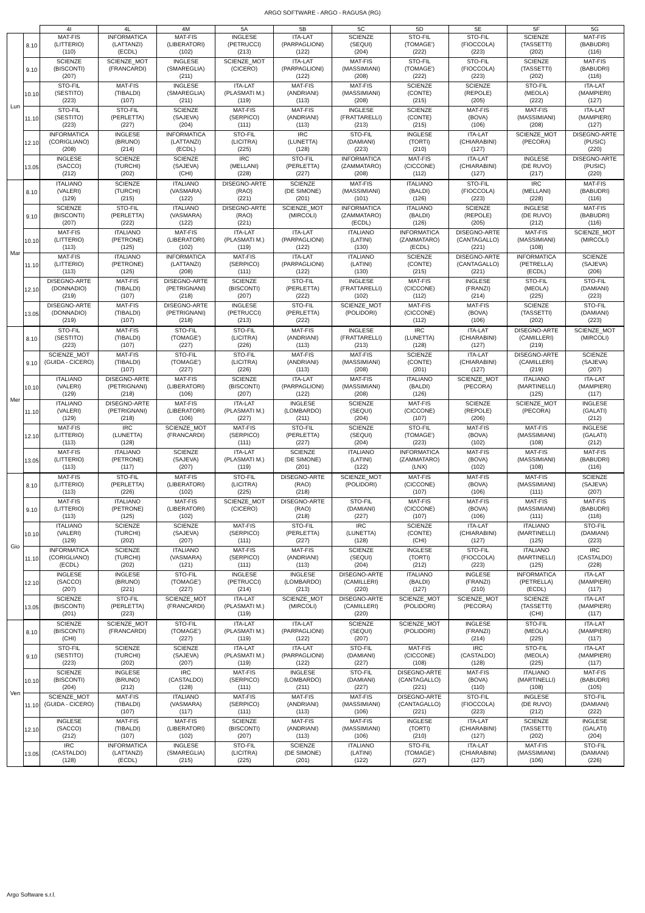ARGO SOFTWARE - ARGO - RAGUSA (RG)
| | | 4I | 4L | 4M | 5A | 5B | 5C | 5D | 5E | 5F | 5G |
| --- | --- | --- | --- | --- | --- | --- | --- | --- | --- | --- | --- |
| Lun | 8.10 | MAT-FIS (LITTERIO) (110) | INFORMATICA (LATTANZI) (ECDL) | MAT-FIS (LIBERATORI) (102) | INGLESE (PETRUCCI) (213) | ITA-LAT (PARPAGLIONI) (122) | SCIENZE (SEQUI) (204) | STO-FIL (TOMAGE') (222) | STO-FIL (FIOCCOLA) (223) | SCIENZE (TASSETTI) (202) | MAT-FIS (BABUDRI) (116) |
| | 9.10 | SCIENZE (BISCONTI) (207) | SCIENZE_MOT (FRANCARDI) | INGLESE (SMAREGLIA) (211) | SCIENZE_MOT (CICERO) | ITA-LAT (PARPAGLIONI) (122) | MAT-FIS (MASSIMIANI) (208) | STO-FIL (TOMAGE') (222) | STO-FIL (FIOCCOLA) (223) | SCIENZE (TASSETTI) (202) | MAT-FIS (BABUDRI) (116) |
| | 10.10 | STO-FIL (SESTITO) (223) | MAT-FIS (TIBALDI) (107) | INGLESE (SMAREGLIA) (211) | ITA-LAT (PLASMATI M.) (119) | MAT-FIS (ANDRIANI) (113) | MAT-FIS (MASSIMIANI) (208) | SCIENZE (CONTE) (215) | SCIENZE (REPOLE) (205) | STO-FIL (MEOLA) (222) | ITA-LAT (MAMPIERI) (127) |
| | 11.10 | STO-FIL (SESTITO) (223) | STO-FIL (PERLETTA) (227) | SCIENZE (SAJEVA) (204) | MAT-FIS (SERPICO) (111) | MAT-FIS (ANDRIANI) (113) | INGLESE (FRATTARELLI) (213) | SCIENZE (CONTE) (215) | MAT-FIS (BOVA) (106) | MAT-FIS (MASSIMIANI) (208) | ITA-LAT (MAMPIERI) (127) |
| | 12.10 | INFORMATICA (CORIGLIANO) (208) | INGLESE (BRUNO) (214) | INFORMATICA (LATTANZI) (ECDL) | STO-FIL (LICITRA) (225) | IRC (LUNETTA) (128) | STO-FIL (DAMIANI) (223) | INGLESE (TORTI) (210) | ITA-LAT (CHIARABINI) (127) | SCIENZE_MOT (PECORA) | DISEGNO-ARTE (PUSIC) (220) |
| | 13.05 | INGLESE (SACCO) (212) | SCIENZE (TURCHI) (202) | SCIENZE (SAJEVA) (CHI) | IRC (MELLANI) (228) | STO-FIL (PERLETTA) (227) | INFORMATICA (ZAMMATARO) (208) | MAT-FIS (CICCONE) (112) | ITA-LAT (CHIARABINI) (127) | INGLESE (DE RUVO) (217) | DISEGNO-ARTE (PUSIC) (220) |
| Mar | 8.10 | ITALIANO (VALERI) (129) | SCIENZE (TURCHI) (215) | ITALIANO (VASMARA) (122) | DISEGNO-ARTE (RAO) (221) | SCIENZE (DE SIMONE) (201) | MAT-FIS (MASSIMIANI) (101) | ITALIANO (BALDI) (126) | STO-FIL (FIOCCOLA) (223) | IRC (MELLANI) (228) | MAT-FIS (BABUDRI) (116) |
| | 9.10 | SCIENZE (BISCONTI) (207) | STO-FIL (PERLETTA) (222) | ITALIANO (VASMARA) (122) | DISEGNO-ARTE (RAO) (221) | SCIENZE_MOT (MIRCOLI) | INFORMATICA (ZAMMATARO) (ECDL) | ITALIANO (BALDI) (126) | SCIENZE (REPOLE) (205) | INGLESE (DE RUVO) (212) | MAT-FIS (BABUDRI) (116) |
| | 10.10 | MAT-FIS (LITTERIO) (113) | ITALIANO (PETRONE) (125) | MAT-FIS (LIBERATORI) (102) | ITA-LAT (PLASMATI M.) (119) | ITA-LAT (PARPAGLIONI) (122) | ITALIANO (LATINI) (130) | INFORMATICA (ZAMMATARO) (ECDL) | DISEGNO-ARTE (CANTAGALLO) (221) | MAT-FIS (MASSIMIANI) (108) | SCIENZE_MOT (MIRCOLI) |
| | 11.10 | MAT-FIS (LITTERIO) (113) | ITALIANO (PETRONE) (125) | INFORMATICA (LATTANZI) (208) | MAT-FIS (SERPICO) (111) | ITA-LAT (PARPAGLIONI) (122) | ITALIANO (LATINI) (130) | SCIENZE (CONTE) (215) | DISEGNO-ARTE (CANTAGALLO) (221) | INFORMATICA (PETRELLA) (ECDL) | SCIENZE (SAJEVA) (206) |
| | 12.10 | DISEGNO-ARTE (DONNADIO) (219) | MAT-FIS (TIBALDI) (107) | DISEGNO-ARTE (PETRIGNANI) (218) | SCIENZE (BISCONTI) (207) | STO-FIL (PERLETTA) (222) | INGLESE (FRATTARELLI) (102) | MAT-FIS (CICCONE) (112) | INGLESE (FRANZI) (214) | STO-FIL (MEOLA) (225) | STO-FIL (DAMIANI) (223) |
| | 13.05 | DISEGNO-ARTE (DONNADIO) (219) | MAT-FIS (TIBALDI) (107) | DISEGNO-ARTE (PETRIGNANI) (218) | INGLESE (PETRUCCI) (213) | STO-FIL (PERLETTA) (222) | SCIENZE_MOT (POLIDORI) | MAT-FIS (CICCONE) (112) | MAT-FIS (BOVA) (106) | SCIENZE (TASSETTI) (202) | STO-FIL (DAMIANI) (223) |
| Mer | 8.10 | STO-FIL (SESTITO) (223) | MAT-FIS (TIBALDI) (107) | STO-FIL (TOMAGE') (227) | STO-FIL (LICITRA) (226) | MAT-FIS (ANDRIANI) (113) | INGLESE (FRATTARELLI) (213) | IRC (LUNETTA) (128) | ITA-LAT (CHIARABINI) (127) | DISEGNO-ARTE (CAMILLERI) (219) | SCIENZE_MOT (MIRCOLI) |
| | 9.10 | SCIENZE_MOT (GUIDA - CICERO) | MAT-FIS (TIBALDI) (107) | STO-FIL (TOMAGE') (227) | STO-FIL (LICITRA) (226) | MAT-FIS (ANDRIANI) (113) | MAT-FIS (MASSIMIANI) (208) | SCIENZE (CONTE) (201) | ITA-LAT (CHIARABINI) (127) | DISEGNO-ARTE (CAMILLERI) (219) | SCIENZE (SAJEVA) (207) |
| | 10.10 | ITALIANO (VALERI) (129) | DISEGNO-ARTE (PETRIGNANI) (218) | MAT-FIS (LIBERATORI) (106) | SCIENZE (BISCONTI) (207) | ITA-LAT (PARPAGLIONI) (122) | MAT-FIS (MASSIMIANI) (208) | ITALIANO (BALDI) (126) | SCIENZE_MOT (PECORA) | ITALIANO (MARTINELLI) (125) | ITA-LAT (MAMPIERI) (117) |
| | 11.10 | ITALIANO (VALERI) (129) | DISEGNO-ARTE (PETRIGNANI) (218) | MAT-FIS (LIBERATORI) (106) | ITA-LAT (PLASMATI M.) (227) | INGLESE (LOMBARDO) (211) | SCIENZE (SEQUI) (204) | MAT-FIS (CICCONE) (107) | SCIENZE (REPOLE) (206) | SCIENZE_MOT (PECORA) | INGLESE (GALATI) (212) |
| | 12.10 | MAT-FIS (LITTERIO) (113) | IRC (LUNETTA) (128) | SCIENZE_MOT (FRANCARDI) | MAT-FIS (SERPICO) (111) | STO-FIL (PERLETTA) (227) | SCIENZE (SEQUI) (204) | STO-FIL (TOMAGE') (223) | MAT-FIS (BOVA) (102) | MAT-FIS (MASSIMIANI) (108) | INGLESE (GALATI) (212) |
| | 13.05 | MAT-FIS (LITTERIO) (113) | ITALIANO (PETRONE) (117) | SCIENZE (SAJEVA) (207) | ITA-LAT (PLASMATI M.) (119) | SCIENZE (DE SIMONE) (201) | ITALIANO (LATINI) (122) | INFORMATICA (ZAMMATARO) (LNX) | MAT-FIS (BOVA) (102) | MAT-FIS (MASSIMIANI) (108) | MAT-FIS (BABUDRI) (116) |
| Gio | 8.10 | MAT-FIS (LITTERIO) (113) | STO-FIL (PERLETTA) (226) | MAT-FIS (LIBERATORI) (102) | STO-FIL (LICITRA) (225) | DISEGNO-ARTE (RAO) (218) | SCIENZE_MOT (POLIDORI) | MAT-FIS (CICCONE) (107) | MAT-FIS (BOVA) (106) | MAT-FIS (MASSIMIANI) (111) | SCIENZE (SAJEVA) (207) |
| | 9.10 | MAT-FIS (LITTERIO) (113) | ITALIANO (PETRONE) (125) | MAT-FIS (LIBERATORI) (102) | SCIENZE_MOT (CICERO) | DISEGNO-ARTE (RAO) (218) | STO-FIL (DAMIANI) (227) | MAT-FIS (CICCONE) (107) | MAT-FIS (BOVA) (106) | MAT-FIS (MASSIMIANI) (111) | MAT-FIS (BABUDRI) (116) |
| | 10.10 | ITALIANO (VALERI) (129) | SCIENZE (TURCHI) (202) | SCIENZE (SAJEVA) (207) | MAT-FIS (SERPICO) (111) | STO-FIL (PERLETTA) (227) | IRC (LUNETTA) (128) | SCIENZE (CONTE) (CHI) | ITA-LAT (CHIARABINI) (127) | ITALIANO (MARTINELLI) (125) | STO-FIL (DAMIANI) (223) |
| | 11.10 | INFORMATICA (CORIGLIANO) (ECDL) | SCIENZE (TURCHI) (202) | ITALIANO (VASMARA) (121) | MAT-FIS (SERPICO) (111) | MAT-FIS (ANDRIANI) (113) | SCIENZE (SEQUI) (204) | INGLESE (TORTI) (212) | STO-FIL (FIOCCOLA) (223) | ITALIANO (MARTINELLI) (125) | IRC (CASTALDO) (228) |
| | 12.10 | INGLESE (SACCO) (207) | INGLESE (BRUNO) (221) | STO-FIL (TOMAGE') (227) | INGLESE (PETRUCCI) (214) | INGLESE (LOMBARDO) (213) | DISEGNO-ARTE (CAMILLERI) (220) | ITALIANO (BALDI) (127) | INGLESE (FRANZI) (210) | INFORMATICA (PETRELLA) (ECDL) | ITA-LAT (MAMPIERI) (117) |
| | 13.05 | SCIENZE (BISCONTI) (201) | STO-FIL (PERLETTA) (223) | SCIENZE_MOT (FRANCARDI) | ITA-LAT (PLASMATI M.) (119) | SCIENZE_MOT (MIRCOLI) | DISEGNO-ARTE (CAMILLERI) (220) | SCIENZE_MOT (POLIDORI) | SCIENZE_MOT (PECORA) | SCIENZE (TASSETTI) (CHI) | ITA-LAT (MAMPIERI) (117) |
| Ven | 8.10 | SCIENZE (BISCONTI) (CHI) | SCIENZE_MOT (FRANCARDI) | STO-FIL (TOMAGE') (227) | ITA-LAT (PLASMATI M.) (119) | ITA-LAT (PARPAGLIONI) (122) | SCIENZE (SEQUI) (207) | SCIENZE_MOT (POLIDORI) | INGLESE (FRANZI) (214) | STO-FIL (MEOLA) (225) | ITA-LAT (MAMPIERI) (117) |
| | 9.10 | STO-FIL (SESTITO) (223) | SCIENZE (TURCHI) (202) | SCIENZE (SAJEVA) (207) | ITA-LAT (PLASMATI M.) (119) | ITA-LAT (PARPAGLIONI) (122) | STO-FIL (DAMIANI) (227) | MAT-FIS (CICCONE) (108) | IRC (CASTALDO) (128) | STO-FIL (MEOLA) (225) | ITA-LAT (MAMPIERI) (117) |
| | 10.10 | SCIENZE (BISCONTI) (204) | INGLESE (BRUNO) (212) | IRC (CASTALDO) (128) | MAT-FIS (SERPICO) (111) | INGLESE (LOMBARDO) (211) | STO-FIL (DAMIANI) (227) | DISEGNO-ARTE (CANTAGALLO) (221) | MAT-FIS (BOVA) (110) | ITALIANO (MARTINELLI) (108) | MAT-FIS (BABUDRI) (105) |
| | 11.10 | SCIENZE_MOT (GUIDA - CICERO) | MAT-FIS (TIBALDI) (107) | ITALIANO (VASMARA) (117) | MAT-FIS (SERPICO) (111) | MAT-FIS (ANDRIANI) (113) | MAT-FIS (MASSIMIANI) (106) | DISEGNO-ARTE (CANTAGALLO) (221) | STO-FIL (FIOCCOLA) (223) | INGLESE (DE RUVO) (212) | STO-FIL (DAMIANI) (222) |
| | 12.10 | INGLESE (SACCO) (212) | MAT-FIS (TIBALDI) (107) | MAT-FIS (LIBERATORI) (102) | SCIENZE (BISCONTI) (207) | MAT-FIS (ANDRIANI) (113) | MAT-FIS (MASSIMIANI) (106) | INGLESE (TORTI) (210) | ITA-LAT (CHIARABINI) (127) | SCIENZE (TASSETTI) (202) | INGLESE (GALATI) (204) |
| | 13.05 | IRC (CASTALDO) (128) | INFORMATICA (LATTANZI) (ECDL) | INGLESE (SMAREGLIA) (215) | STO-FIL (LICITRA) (225) | SCIENZE (DE SIMONE) (201) | ITALIANO (LATINI) (122) | STO-FIL (TOMAGE') (227) | ITA-LAT (CHIARABINI) (127) | MAT-FIS (MASSIMIANI) (106) | STO-FIL (DAMIANI) (226) |
Argo Software s.r.l.